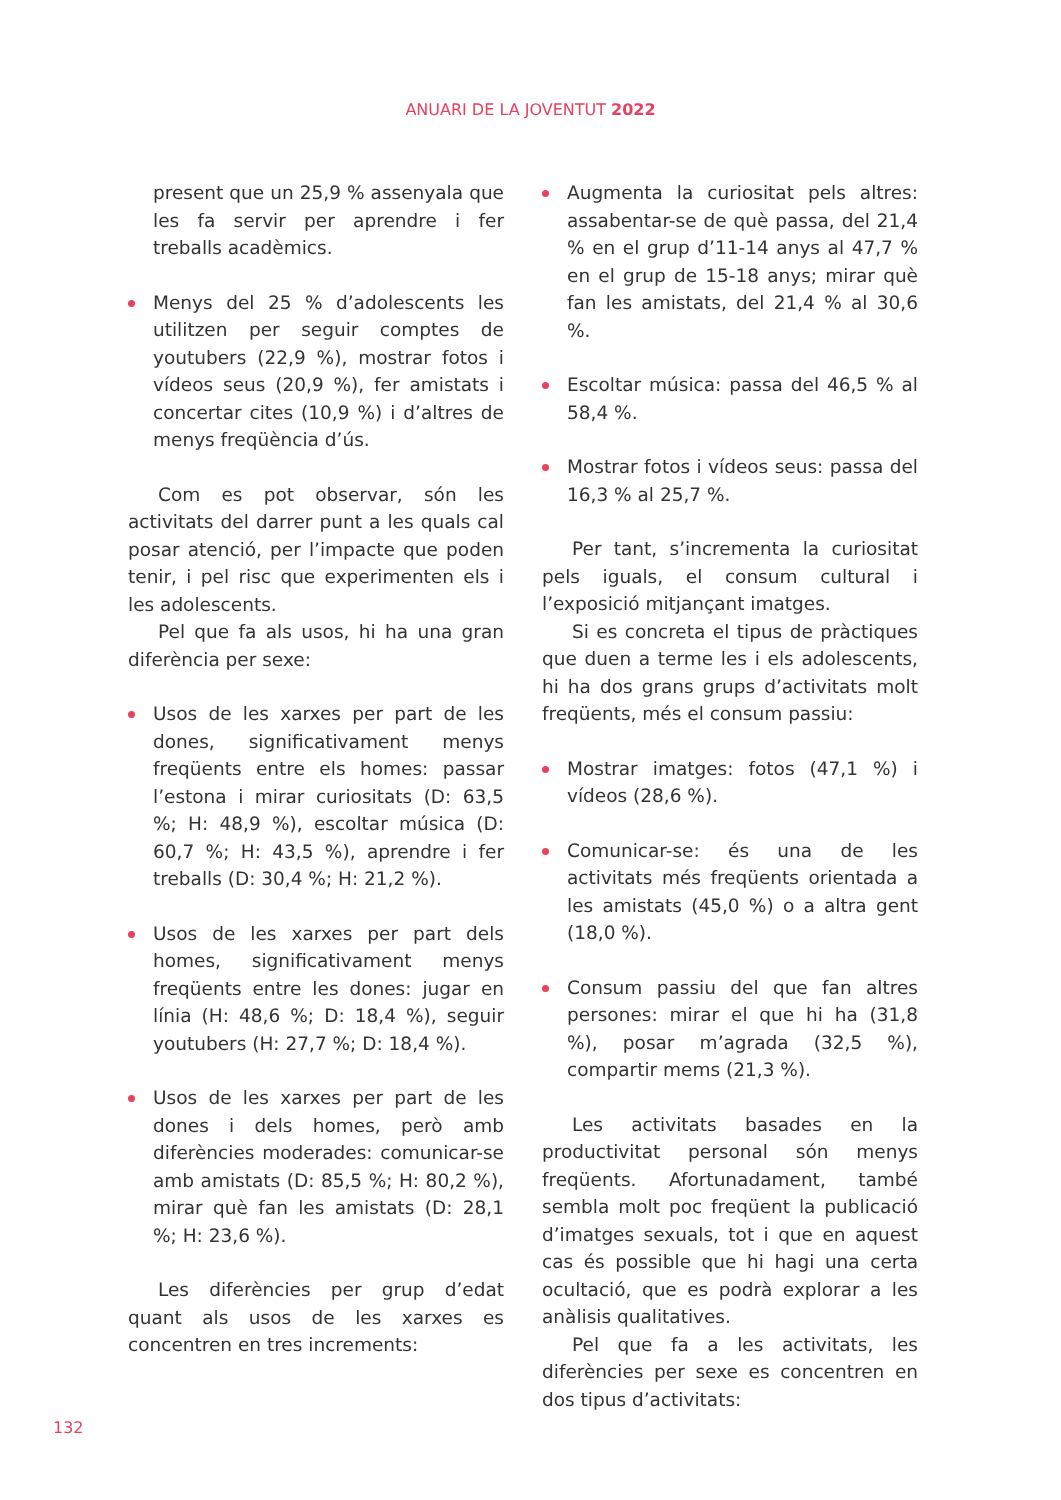ANUARI DE LA JOVENTUT 2022
present que un 25,9 % assenyala que les fa servir per aprendre i fer treballs acadèmics.
Menys del 25 % d’adolescents les utilitzen per seguir comptes de youtubers (22,9 %), mostrar fotos i vídeos seus (20,9 %), fer amistats i concertar cites (10,9 %) i d’altres de menys freqüència d’ús.
Com es pot observar, són les activitats del darrer punt a les quals cal posar atenció, per l’impacte que poden tenir, i pel risc que experimenten els i les adolescents.
Pel que fa als usos, hi ha una gran diferència per sexe:
Usos de les xarxes per part de les dones, significativament menys freqüents entre els homes: passar l’estona i mirar curiositats (D: 63,5 %; H: 48,9 %), escoltar música (D: 60,7 %; H: 43,5 %), aprendre i fer treballs (D: 30,4 %; H: 21,2 %).
Usos de les xarxes per part dels homes, significativament menys freqüents entre les dones: jugar en línia (H: 48,6 %; D: 18,4 %), seguir youtubers (H: 27,7 %; D: 18,4 %).
Usos de les xarxes per part de les dones i dels homes, però amb diferències moderades: comunicar-se amb amistats (D: 85,5 %; H: 80,2 %), mirar què fan les amistats (D: 28,1 %; H: 23,6 %).
Les diferències per grup d’edat quant als usos de les xarxes es concentren en tres increments:
Augmenta la curiositat pels altres: assabentar-se de què passa, del 21,4 % en el grup d’11-14 anys al 47,7 % en el grup de 15-18 anys; mirar què fan les amistats, del 21,4 % al 30,6 %.
Escoltar música: passa del 46,5 % al 58,4 %.
Mostrar fotos i vídeos seus: passa del 16,3 % al 25,7 %.
Per tant, s’incrementa la curiositat pels iguals, el consum cultural i l’exposició mitjançant imatges.
Si es concreta el tipus de pràctiques que duen a terme les i els adolescents, hi ha dos grans grups d’activitats molt freqüents, més el consum passiu:
Mostrar imatges: fotos (47,1 %) i vídeos (28,6 %).
Comunicar-se: és una de les activitats més freqüents orientada a les amistats (45,0 %) o a altra gent (18,0 %).
Consum passiu del que fan altres persones: mirar el que hi ha (31,8 %), posar m’agrada (32,5 %), compartir mems (21,3 %).
Les activitats basades en la productivitat personal són menys freqüents. Afortunadament, també sembla molt poc freqüent la publicació d’imatges sexuals, tot i que en aquest cas és possible que hi hagi una certa ocultació, que es podrà explorar a les anàlisis qualitatives.
Pel que fa a les activitats, les diferències per sexe es concentren en dos tipus d’activitats:
132